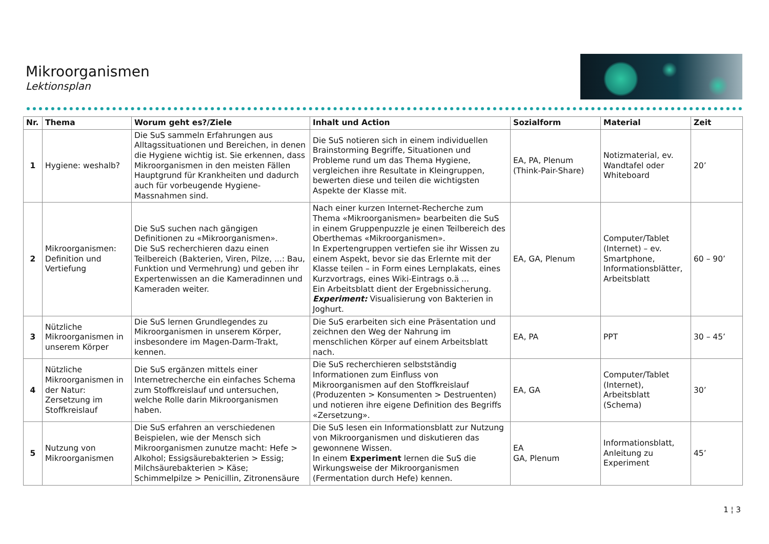Mikroorganismen
Lektionsplan
| Nr. | Thema | Worum geht es?/Ziele | Inhalt und Action | Sozialform | Material | Zeit |
| --- | --- | --- | --- | --- | --- | --- |
| 1 | Hygiene: weshalb? | Die SuS sammeln Erfahrungen aus Alltagssituationen und Bereichen, in denen die Hygiene wichtig ist. Sie erkennen, dass Mikroorganismen in den meisten Fällen Hauptgrund für Krankheiten und dadurch auch für vorbeugende Hygiene-Massnahmen sind. | Die SuS notieren sich in einem individuellen Brainstorming Begriffe, Situationen und Probleme rund um das Thema Hygiene, vergleichen ihre Resultate in Kleingruppen, bewerten diese und teilen die wichtigsten Aspekte der Klasse mit. | EA, PA, Plenum (Think-Pair-Share) | Notizmaterial, ev. Wandtafel oder Whiteboard | 20’ |
| 2 | Mikroorganismen: Definition und Vertiefung | Die SuS suchen nach gängigen Definitionen zu «Mikroorganismen». Die SuS recherchieren dazu einen Teilbereich (Bakterien, Viren, Pilze, ...: Bau, Funktion und Vermehrung) und geben ihr Expertenwissen an die Kameradinnen und Kameraden weiter. | Nach einer kurzen Internet-Recherche zum Thema «Mikroorganismen» bearbeiten die SuS in einem Gruppenpuzzle je einen Teilbereich des Oberthemas «Mikroorganismen». In Expertengruppen vertiefen sie ihr Wissen zu einem Aspekt, bevor sie das Erlernte mit der Klasse teilen – in Form eines Lernplakats, eines Kurzvortrags, eines Wiki-Eintrags o.ä ... Ein Arbeitsblatt dient der Ergebnissicherung. Experiment: Visualisierung von Bakterien in Joghurt. | EA, GA, Plenum | Computer/Tablet (Internet) – ev. Smartphone, Informationsblätter, Arbeitsblatt | 60 – 90’ |
| 3 | Nützliche Mikroorganismen in unserem Körper | Die SuS lernen Grundlegendes zu Mikroorganismen in unserem Körper, insbesondere im Magen-Darm-Trakt, kennen. | Die SuS erarbeiten sich eine Präsentation und zeichnen den Weg der Nahrung im menschlichen Körper auf einem Arbeitsblatt nach. | EA, PA | PPT | 30 – 45’ |
| 4 | Nützliche Mikroorganismen in der Natur: Zersetzung im Stoffkreislauf | Die SuS ergänzen mittels einer Internetrecherche ein einfaches Schema zum Stoffkreislauf und untersuchen, welche Rolle darin Mikroorganismen haben. | Die SuS recherchieren selbstständig Informationen zum Einfluss von Mikroorganismen auf den Stoffkreislauf (Produzenten > Konsumenten > Destruenten) und notieren ihre eigene Definition des Begriffs «Zersetzung». | EA, GA | Computer/Tablet (Internet), Arbeitsblatt (Schema) | 30’ |
| 5 | Nutzung von Mikroorganismen | Die SuS erfahren an verschiedenen Beispielen, wie der Mensch sich Mikroorganismen zunutze macht: Hefe > Alkohol; Essigsäurebakterien > Essig; Milchsäurebakterien > Käse; Schimmelpilze > Penicillin, Zitronensäure | Die SuS lesen ein Informationsblatt zur Nutzung von Mikroorganismen und diskutieren das gewonnene Wissen. In einem Experiment lernen die SuS die Wirkungsweise der Mikroorganismen (Fermentation durch Hefe) kennen. | EA GA, Plenum | Informationsblatt, Anleitung zu Experiment | 45’ |
1 ¦ 3